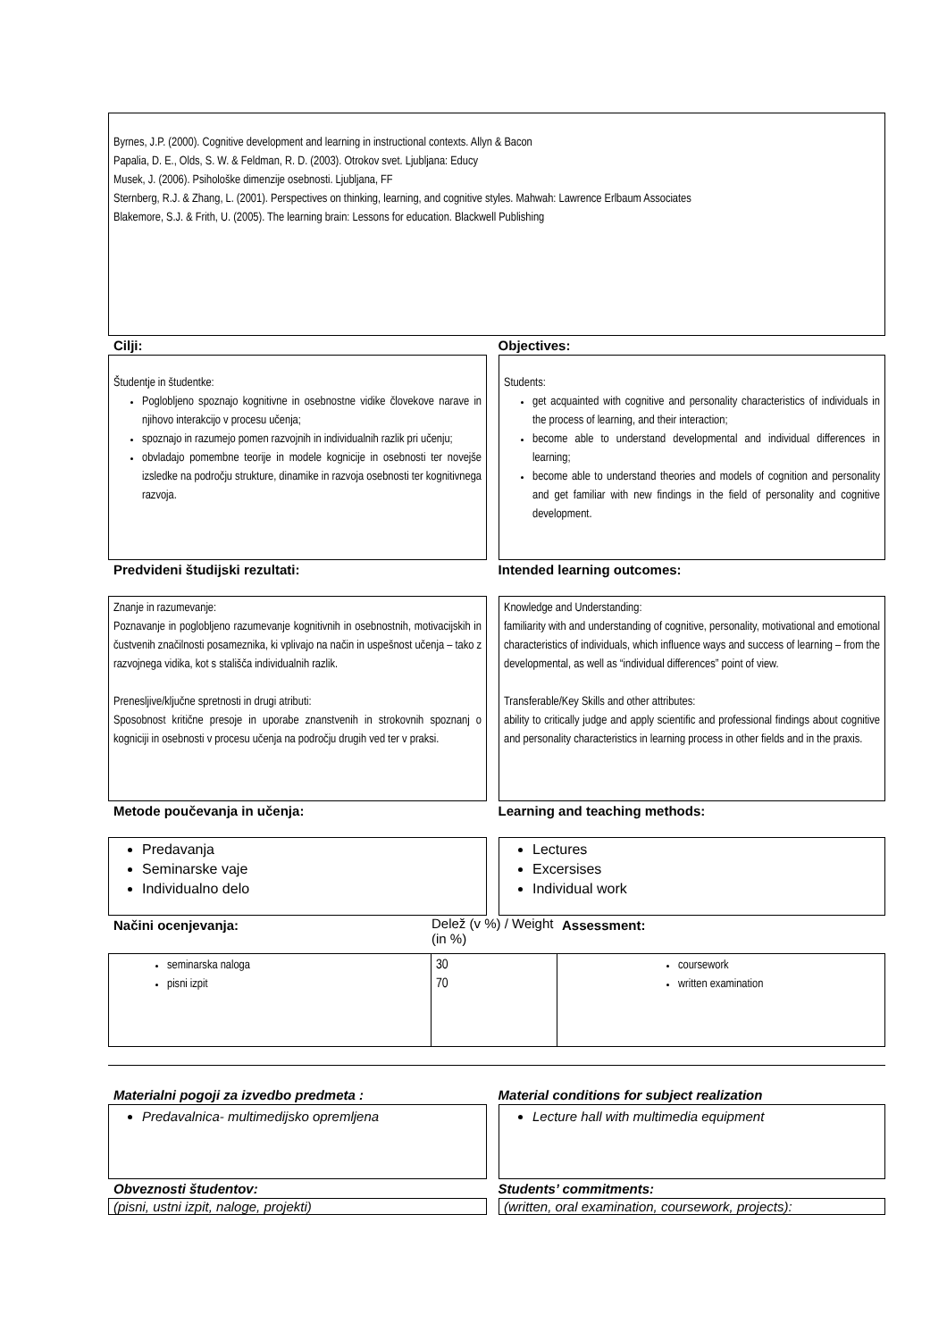Byrnes, J.P. (2000). Cognitive development and learning in instructional contexts. Allyn & Bacon
Papalia, D. E., Olds, S. W. & Feldman, R. D. (2003). Otrokov svet. Ljubljana: Educy
Musek, J. (2006). Psihološke dimenzije osebnosti. Ljubljana, FF
Sternberg, R.J. & Zhang, L. (2001). Perspectives on thinking, learning, and cognitive styles. Mahwah: Lawrence Erlbaum Associates
Blakemore, S.J. & Frith, U. (2005). The learning brain: Lessons for education. Blackwell Publishing
Cilji: Objectives:
Študentje in študentke:
Poglobljeno spoznajo kognitivne in osebnostne vidike človekove narave in njihovo interakcijo v procesu učenja;
spoznajo in razumejo pomen razvojnih in individualnih razlik pri učenju;
obvladajo pomembne teorije in modele kognicije in osebnosti ter novejše izsledke na področju strukture, dinamike in razvoja osebnosti ter kognitivnega razvoja.
Students:
get acquainted with cognitive and personality characteristics of individuals in the process of learning, and their interaction;
become able to understand developmental and individual differences in learning;
become able to understand theories and models of cognition and personality and get familiar with new findings in the field of personality and cognitive development.
Predvideni študijski rezultati: Intended learning outcomes:
Znanje in razumevanje:
Poznavanje in poglobljeno razumevanje kognitivnih in osebnostnih, motivacijskih in čustvenih značilnosti posameznika, ki vplivajo na način in uspešnost učenja – tako z razvojnega vidika, kot s stališča individualnih razlik.
Prenesljive/ključne spretnosti in drugi atributi:
Sposobnost kritične presoje in uporabe znanstvenih in strokovnih spoznanj o kogniciji in osebnosti v procesu učenja na področju drugih ved ter v praksi.
Knowledge and Understanding:
familiarity with and understanding of cognitive, personality, motivational and emotional characteristics of individuals, which influence ways and success of learning – from the developmental, as well as “individual differences” point of view.
Transferable/Key Skills and other attributes:
ability to critically judge and apply scientific and professional findings about cognitive and personality characteristics in learning process in other fields and in the praxis.
Metode poučevanja in učenja: Learning and teaching methods:
Predavanja
Seminarske vaje
Individualno delo
Lectures
Excersises
Individual work
Načini ocenjevanja: Delež (v %) / Weight (in %)
Assessment:
| seminarska naloga pisni izpit | 30 70 | coursework written examination |
Materialni pogoji za izvedbo predmeta : Material conditions for subject realization
Predavalnica- multimedijsko opremljena Lecture hall with multimedia equipment
Obveznosti študentov: Students’ commitments:
(pisni, ustni izpit, naloge, projekti) (written, oral examination, coursework, projects):